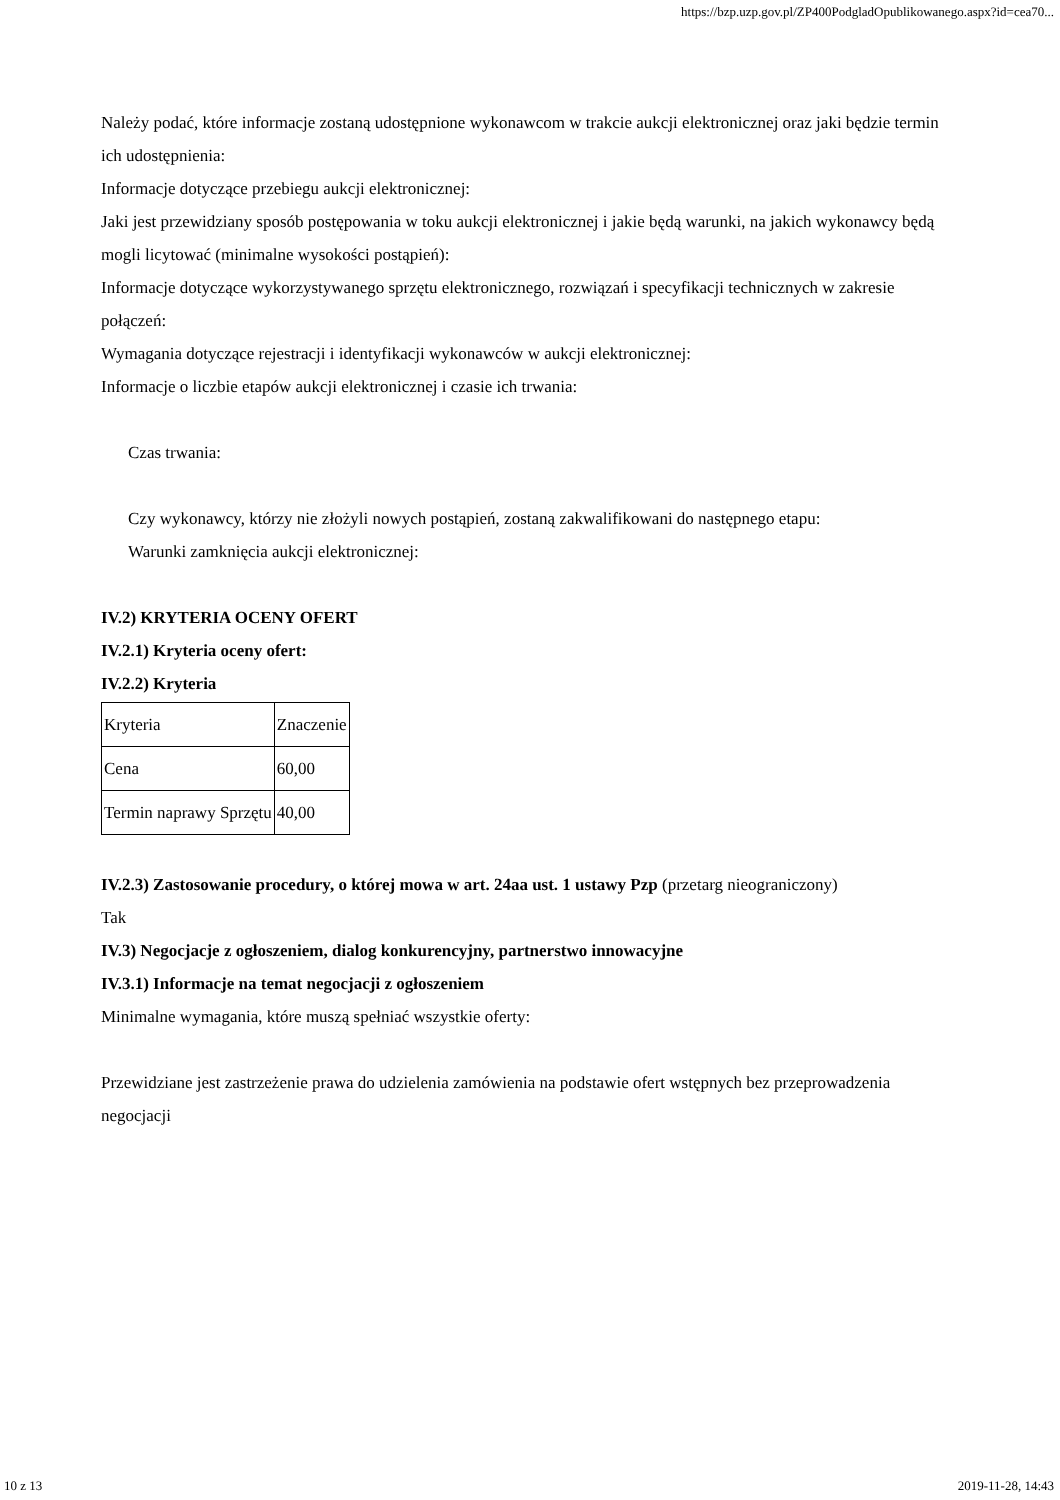https://bzp.uzp.gov.pl/ZP400PodgladOpublikowanego.aspx?id=cea70...
Należy podać, które informacje zostaną udostępnione wykonawcom w trakcie aukcji elektronicznej oraz jaki będzie termin ich udostępnienia:
Informacje dotyczące przebiegu aukcji elektronicznej:
Jaki jest przewidziany sposób postępowania w toku aukcji elektronicznej i jakie będą warunki, na jakich wykonawcy będą mogli licytować (minimalne wysokości postąpień):
Informacje dotyczące wykorzystywanego sprzętu elektronicznego, rozwiązań i specyfikacji technicznych w zakresie połączeń:
Wymagania dotyczące rejestracji i identyfikacji wykonawców w aukcji elektronicznej:
Informacje o liczbie etapów aukcji elektronicznej i czasie ich trwania:
Czas trwania:
Czy wykonawcy, którzy nie złożyli nowych postąpień, zostaną zakwalifikowani do następnego etapu:
Warunki zamknięcia aukcji elektronicznej:
IV.2) KRYTERIA OCENY OFERT
IV.2.1) Kryteria oceny ofert:
IV.2.2) Kryteria
| Kryteria | Znaczenie |
| Cena | 60,00 |
| Termin naprawy Sprzętu | 40,00 |
IV.2.3) Zastosowanie procedury, o której mowa w art. 24aa ust. 1 ustawy Pzp (przetarg nieograniczony)
Tak
IV.3) Negocjacje z ogłoszeniem, dialog konkurencyjny, partnerstwo innowacyjne
IV.3.1) Informacje na temat negocjacji z ogłoszeniem
Minimalne wymagania, które muszą spełniać wszystkie oferty:
Przewidziane jest zastrzeżenie prawa do udzielenia zamówienia na podstawie ofert wstępnych bez przeprowadzenia negocjacji
10 z 13 2019-11-28, 14:43